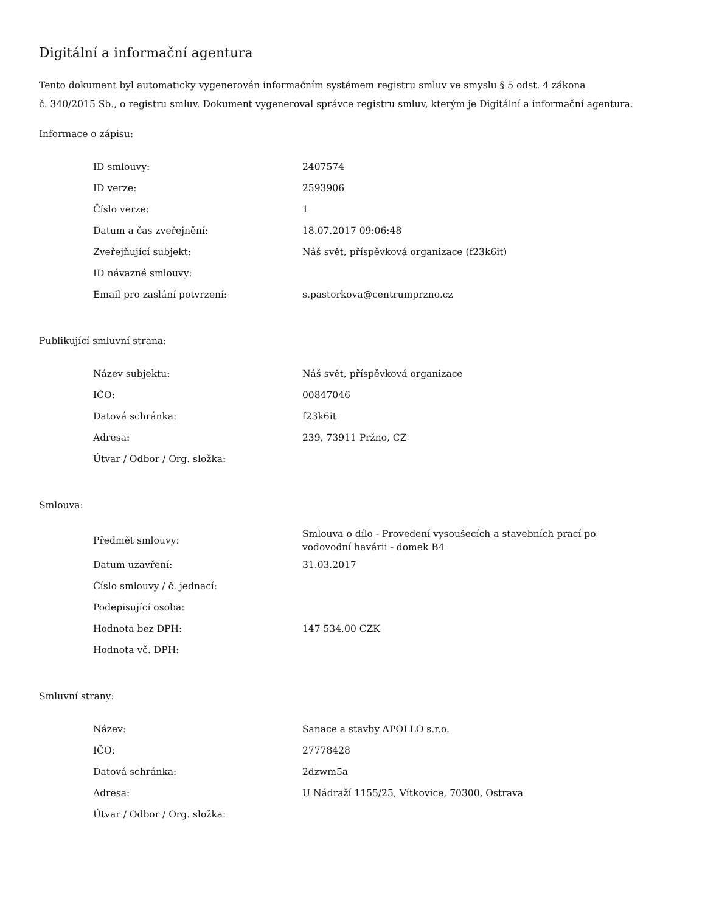Digitální a informační agentura
Tento dokument byl automaticky vygenerován informačním systémem registru smluv ve smyslu § 5 odst. 4 zákona
č. 340/2015 Sb., o registru smluv. Dokument vygeneroval správce registru smluv, kterým je Digitální a informační agentura.
Informace o zápisu:
| ID smlouvy: | 2407574 |
| ID verze: | 2593906 |
| Číslo verze: | 1 |
| Datum a čas zveřejnění: | 18.07.2017 09:06:48 |
| Zveřejňující subjekt: | Náš svět, příspěvková organizace (f23k6it) |
| ID návazné smlouvy: | |
| Email pro zaslání potvrzení: | s.pastorkova@centrumprzno.cz |
Publikující smluvní strana:
| Název subjektu: | Náš svět, příspěvková organizace |
| IČO: | 00847046 |
| Datová schránka: | f23k6it |
| Adresa: | 239, 73911 Pržno, CZ |
| Útvar / Odbor / Org. složka: | |
Smlouva:
| Předmět smlouvy: | Smlouva o dílo - Provedení vysoušecích a stavebních prací po vodovodní havárii - domek B4 |
| Datum uzavření: | 31.03.2017 |
| Číslo smlouvy / č. jednací: | |
| Podepisující osoba: | |
| Hodnota bez DPH: | 147 534,00 CZK |
| Hodnota vč. DPH: | |
Smluvní strany:
| Název: | Sanace a stavby APOLLO s.r.o. |
| IČO: | 27778428 |
| Datová schránka: | 2dzwm5a |
| Adresa: | U Nádraží 1155/25, Vítkovice, 70300, Ostrava |
| Útvar / Odbor / Org. složka: | |